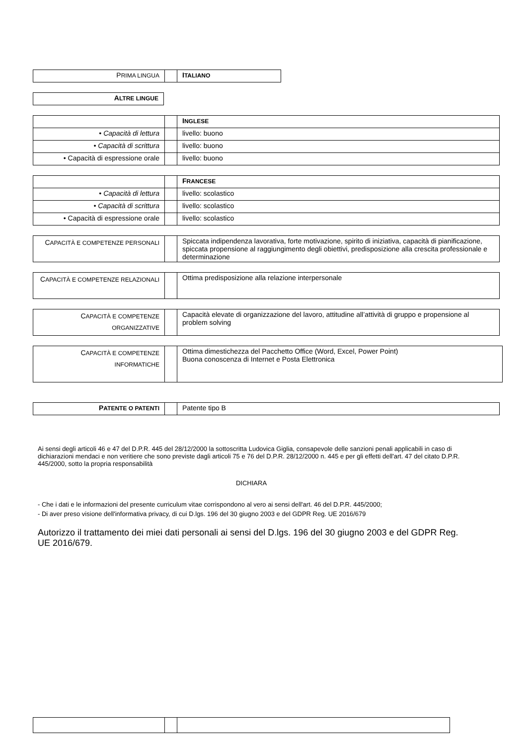| P RIMA LINGUA | | I TALIANO |
| A LTRE LINGUE |
| | | I NGLESE |
| • Capacità di lettura | | livello: buono |
| • Capacità di scrittura | | livello: buono |
| • Capacità di espressione orale | | livello: buono |
| | | F RANCESE |
| • Capacità di lettura | | livello: scolastico |
| • Capacità di scrittura | | livello: scolastico |
| • Capacità di espressione orale | | livello: scolastico |
| C APACITÀ E COMPETENZE PERSONALI | | Spiccata indipendenza lavorativa, forte motivazione, spirito di iniziativa, capacità di pianificazione, spiccata propensione al raggiungimento degli obiettivi, predisposizione alla crescita professionale e determinazione |
| C APACITÀ E COMPETENZE RELAZIONALI | | Ottima predisposizione alla relazione interpersonale |
| C APACITÀ E COMPETENZE ORGANIZZATIVE | | Capacità elevate di organizzazione del lavoro, attitudine all’attività di gruppo e propensione al problem solving |
| C APACITÀ E COMPETENZE INFORMATICHE | | Ottima dimestichezza del Pacchetto Office (Word, Excel, Power Point) Buona conoscenza di Internet e Posta Elettronica |
| P ATENTE O PATENTI | | Patente tipo B |
Ai sensi degli articoli 46 e 47 del D.P.R. 445 del 28/12/2000 la sottoscritta Ludovica Giglia, consapevole delle sanzioni penali applicabili in caso di dichiarazioni mendaci e non veritiere che sono previste dagli articoli 75 e 76 del D.P.R. 28/12/2000 n. 445 e per gli effetti dell'art. 47 del citato D.P.R. 445/2000, sotto la propria responsabilità
DICHIARA
- Che i dati e le informazioni del presente curriculum vitae corrispondono al vero ai sensi dell'art. 46 del D.P.R. 445/2000;
- Di aver preso visione dell'informativa privacy, di cui D.lgs. 196 del 30 giugno 2003 e del GDPR Reg. UE 2016/679
Autorizzo il trattamento dei miei dati personali ai sensi del D.lgs. 196 del 30 giugno 2003 e del GDPR Reg. UE 2016/679.